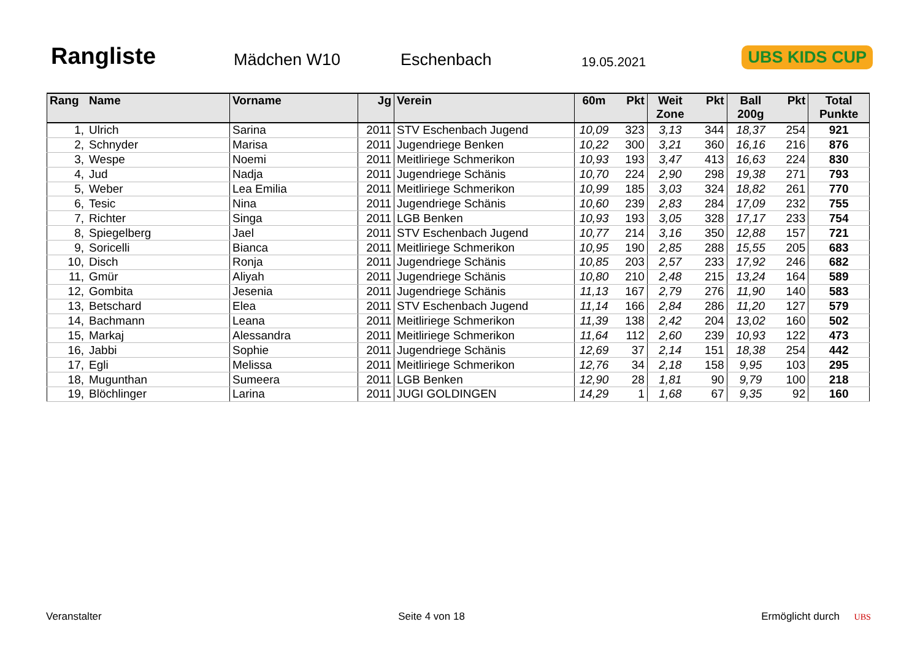Rangliste
Mädchen W10
Eschenbach
19.05.2021
UBS KIDS CUP
| Rang | Name | Vorname | Jg | Verein | 60m | Pkt | Weit Zone | Pkt | Ball 200g | Pkt | Total Punkte |
| --- | --- | --- | --- | --- | --- | --- | --- | --- | --- | --- | --- |
| 1, | Ulrich | Sarina | 2011 | STV Eschenbach Jugend | 10,09 | 323 | 3,13 | 344 | 18,37 | 254 | 921 |
| 2, | Schnyder | Marisa | 2011 | Jugendriege Benken | 10,22 | 300 | 3,21 | 360 | 16,16 | 216 | 876 |
| 3, | Wespe | Noemi | 2011 | Meitliriege Schmerikon | 10,93 | 193 | 3,47 | 413 | 16,63 | 224 | 830 |
| 4, | Jud | Nadja | 2011 | Jugendriege Schänis | 10,70 | 224 | 2,90 | 298 | 19,38 | 271 | 793 |
| 5, | Weber | Lea Emilia | 2011 | Meitliriege Schmerikon | 10,99 | 185 | 3,03 | 324 | 18,82 | 261 | 770 |
| 6, | Tesic | Nina | 2011 | Jugendriege Schänis | 10,60 | 239 | 2,83 | 284 | 17,09 | 232 | 755 |
| 7, | Richter | Singa | 2011 | LGB Benken | 10,93 | 193 | 3,05 | 328 | 17,17 | 233 | 754 |
| 8, | Spiegelberg | Jael | 2011 | STV Eschenbach Jugend | 10,77 | 214 | 3,16 | 350 | 12,88 | 157 | 721 |
| 9, | Soricelli | Bianca | 2011 | Meitliriege Schmerikon | 10,95 | 190 | 2,85 | 288 | 15,55 | 205 | 683 |
| 10, | Disch | Ronja | 2011 | Jugendriege Schänis | 10,85 | 203 | 2,57 | 233 | 17,92 | 246 | 682 |
| 11, | Gmür | Aliyah | 2011 | Jugendriege Schänis | 10,80 | 210 | 2,48 | 215 | 13,24 | 164 | 589 |
| 12, | Gombita | Jesenia | 2011 | Jugendriege Schänis | 11,13 | 167 | 2,79 | 276 | 11,90 | 140 | 583 |
| 13, | Betschard | Elea | 2011 | STV Eschenbach Jugend | 11,14 | 166 | 2,84 | 286 | 11,20 | 127 | 579 |
| 14, | Bachmann | Leana | 2011 | Meitliriege Schmerikon | 11,39 | 138 | 2,42 | 204 | 13,02 | 160 | 502 |
| 15, | Markaj | Alessandra | 2011 | Meitliriege Schmerikon | 11,64 | 112 | 2,60 | 239 | 10,93 | 122 | 473 |
| 16, | Jabbi | Sophie | 2011 | Jugendriege Schänis | 12,69 | 37 | 2,14 | 151 | 18,38 | 254 | 442 |
| 17, | Egli | Melissa | 2011 | Meitliriege Schmerikon | 12,76 | 34 | 2,18 | 158 | 9,95 | 103 | 295 |
| 18, | Mugunthan | Sumeera | 2011 | LGB Benken | 12,90 | 28 | 1,81 | 90 | 9,79 | 100 | 218 |
| 19, | Blöchlinger | Larina | 2011 | JUGI GOLDINGEN | 14,29 | 1 | 1,68 | 67 | 9,35 | 92 | 160 |
Veranstalter Seite 4 von 18 Ermöglicht durch UBS